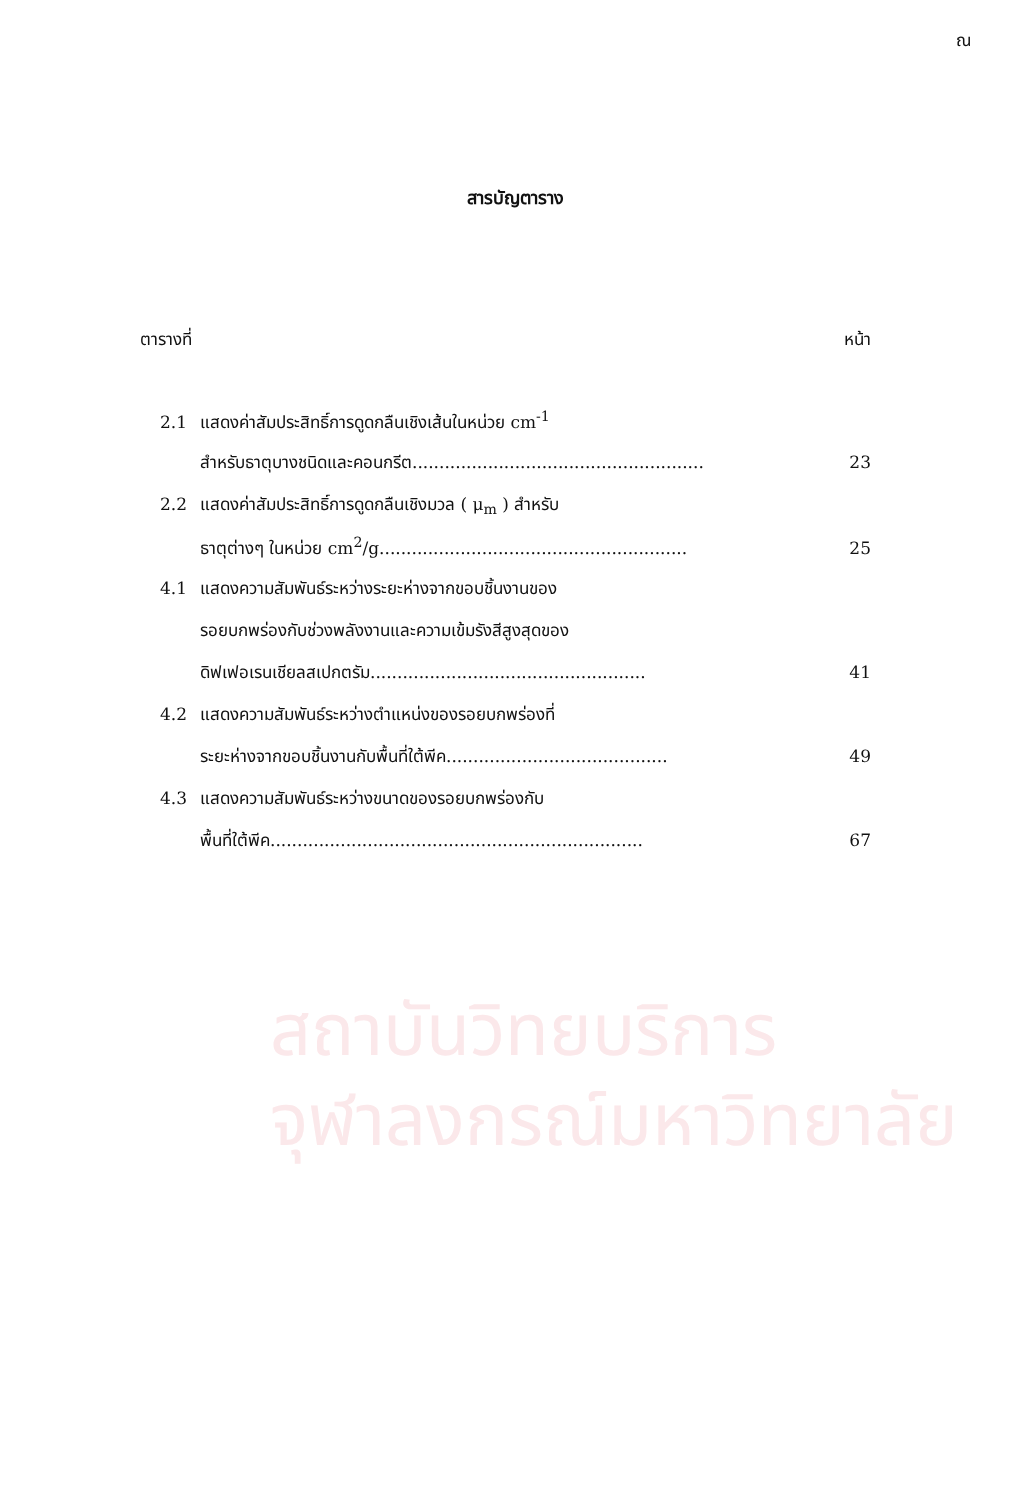ณ
สารบัญตาราง
ตารางที่ หน้า
2.1 แสดงค่าสัมประสิทธิ์การดูดกลืนเชิงเส้นในหน่วย cm<sup>-1</sup>
สำหรับธาตุบางชนิดและคอนกรีต...................................................... 23
2.2 แสดงค่าสัมประสิทธิ์การดูดกลืนเชิงมวล ( μ<sub>m</sub> ) สำหรับ
ธาตุต่างๆ ในหน่วย cm<sup>2</sup>/g......................................................... 25
4.1 แสดงความสัมพันธ์ระหว่างระยะห่างจากขอบชิ้นงานของ
รอยบกพร่องกับช่วงพลังงานและความเข้มรังสีสูงสุดของ
ดิฟเฟอเรนเชียลสเปกตรัม................................................... 41
4.2 แสดงความสัมพันธ์ระหว่างตำแหน่งของรอยบกพร่องที่
ระยะห่างจากขอบชิ้นงานกับพื้นที่ใต้พีค......................................... 49
4.3 แสดงความสัมพันธ์ระหว่างขนาดของรอยบกพร่องกับ
พื้นที่ใต้พีค..................................................................... 67
สถาบันวิทยบริการ
จุฬาลงกรณ์มหาวิทยาลัย